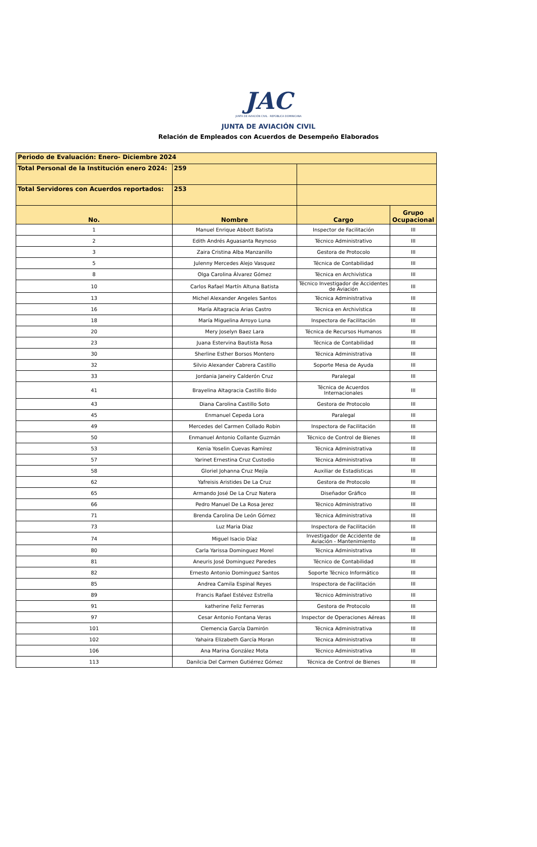JAC
JUNTA DE AVIACIÓN CIVIL · REPÚBLICA DOMINICANA
JUNTA DE AVIACIÓN CIVIL
Relación de Empleados con Acuerdos de Desempeño Elaborados
| Periodo de Evaluación: Enero- Diciembre 2024 | | | |
| Total Personal de la Institución enero 2024: | 259 | | |
| Total Servidores con Acuerdos reportados: | 253 | | |
| No. | Nombre | Cargo | Grupo Ocupacional |
| 1 | Manuel Enrique Abbott Batista | Inspector de Facilitación | III |
| 2 | Edith Andrés Aguasanta Reynoso | Técnico Administrativo | III |
| 3 | Zaira Cristina Alba Manzanillo | Gestora de Protocolo | III |
| 5 | Julenny Mercedes Alejo Vasquez | Técnica de Contabilidad | III |
| 8 | Olga Carolina Álvarez Gómez | Técnica en Archivística | III |
| 10 | Carlos Rafael Martín Altuna Batista | Técnico Investigador de Accidentes de Aviación | III |
| 13 | Michel Alexander Angeles Santos | Técnica Administrativa | III |
| 16 | María Altagracia Arias Castro | Técnica en Archivística | III |
| 18 | María Miguelina Arroyo Luna | Inspectora de Facilitación | III |
| 20 | Mery Joselyn Baez Lara | Técnica de Recursos Humanos | III |
| 23 | Juana Estervina Bautista Rosa | Técnica de Contabilidad | III |
| 30 | Sherline Esther Borsos Montero | Técnica Administrativa | III |
| 32 | Silvio Alexander Cabrera Castillo | Soporte Mesa de Ayuda | III |
| 33 | Jordania Janeiry Calderón Cruz | Paralegal | III |
| 41 | Brayelina Altagracia Castillo Bido | Técnica de Acuerdos Internacionales | III |
| 43 | Diana Carolina Castillo Soto | Gestora de Protocolo | III |
| 45 | Enmanuel Cepeda Lora | Paralegal | III |
| 49 | Mercedes del Carmen Collado Robin | Inspectora de Facilitación | III |
| 50 | Enmanuel Antonio Collante Guzmán | Técnico de Control de Bienes | III |
| 53 | Kenia Yoselin Cuevas Ramírez | Técnica Administrativa | III |
| 57 | Yarinet Ernestina Cruz Custodio | Técnica Administrativa | III |
| 58 | Gloriel Johanna Cruz Mejía | Auxiliar de Estadísticas | III |
| 62 | Yafreisis Aristides De La Cruz | Gestora de Protocolo | III |
| 65 | Armando José De La Cruz Natera | Diseñador Gráfico | III |
| 66 | Pedro Manuel De La Rosa Jerez | Técnico Administrativo | III |
| 71 | Brenda Carolina De León Gómez | Técnica Administrativa | III |
| 73 | Luz Maria Diaz | Inspectora de Facilitación | III |
| 74 | Miguel Isacio Díaz | Investigador de Accidente de Aviación - Mantenimiento | III |
| 80 | Carla Yarissa Dominguez Morel | Técnica Administrativa | III |
| 81 | Aneuris José Dominguez Paredes | Técnico de Contabilidad | III |
| 82 | Ernesto Antonio Dominguez Santos | Soporte Técnico Informático | III |
| 85 | Andrea Camila Espinal Reyes | Inspectora de Facilitación | III |
| 89 | Francis Rafael Estévez Estrella | Técnico Administrativo | III |
| 91 | katherine Feliz Ferreras | Gestora de Protocolo | III |
| 97 | Cesar Antonio Fontana Veras | Inspector de Operaciones Aéreas | III |
| 101 | Clemencia García Damirón | Técnica Administrativa | III |
| 102 | Yahaira Elizabeth García Moran | Técnica Administrativa | III |
| 106 | Ana Marina González Mota | Técnico Administrativa | III |
| 113 | Danilcia Del Carmen Gutiérrez Gómez | Técnica de Control de Bienes | III |